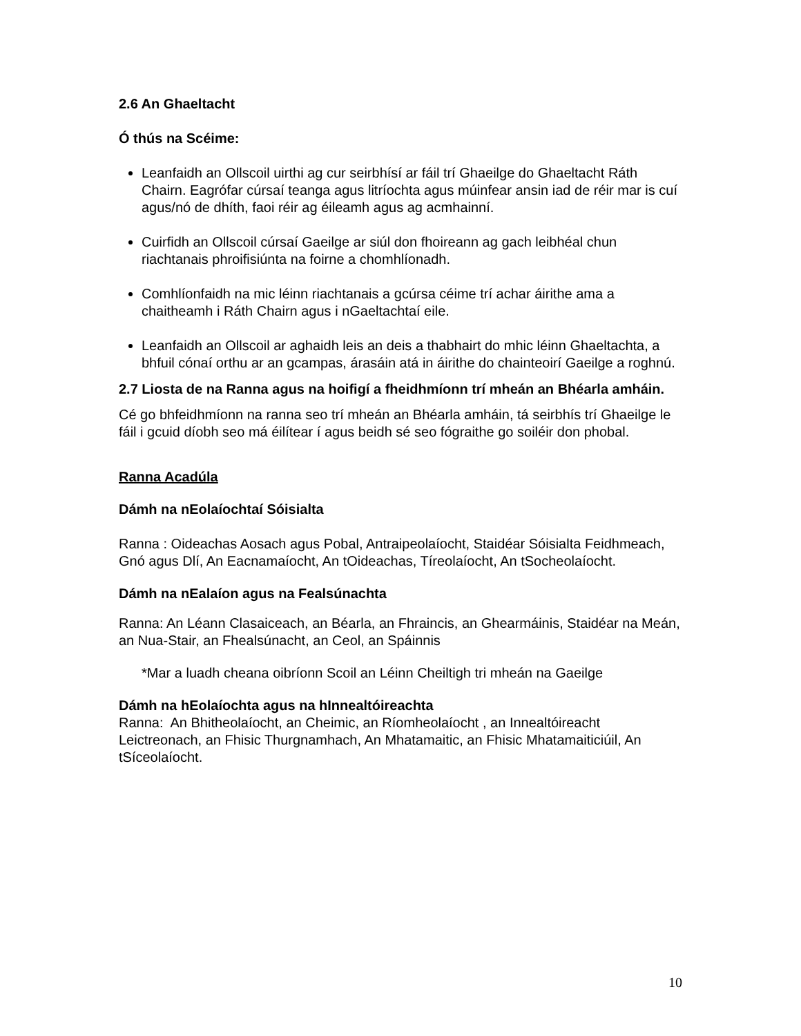2.6 An Ghaeltacht
Ó thús na Scéime:
Leanfaidh an Ollscoil uirthi ag cur seirbhísí ar fáil trí Ghaeilge do Ghaeltacht Ráth Chairn. Eagrófar cúrsaí teanga agus litríochta agus múinfear ansin iad de réir mar is cuí agus/nó de dhíth, faoi réir ag éileamh agus ag acmhainní.
Cuirfidh an Ollscoil cúrsaí Gaeilge ar siúl don fhoireann ag gach leibhéal chun riachtanais phroifisiúnta na foirne a chomhlíonadh.
Comhlíonfaidh na mic léinn riachtanais a gcúrsa céime trí achar áirithe ama a chaitheamh i Ráth Chairn agus i nGaeltachtaí eile.
Leanfaidh an Ollscoil ar aghaidh leis an deis a thabhairt do mhic léinn Ghaeltachta, a bhfuil cónaí orthu ar an gcampas, árasáin atá in áirithe do chainteoirí Gaeilge a roghnú.
2.7 Liosta de na Ranna agus na hoifigí a fheidhmíonn trí mheán an Bhéarla amháin.
Cé go bhfeidhmíonn na ranna seo trí mheán an Bhéarla amháin, tá seirbhís trí Ghaeilge le fáil i gcuid díobh seo má éilítear í agus beidh sé seo fógraithe go soiléir don phobal.
Ranna Acadúla
Dámh na nEolaíochtaí Sóisialta
Ranna : Oideachas Aosach agus Pobal, Antraipeolaíocht, Staidéar Sóisialta Feidhmeach, Gnó agus Dlí, An Eacnamaíocht, An tOideachas, Tíreolaíocht, An tSocheolaíocht.
Dámh na nEalaíon agus na Fealsúnachta
Ranna: An Léann Clasaiceach, an Béarla, an Fhraincis, an Ghearmáinis, Staidéar na Meán, an Nua-Stair, an Fhealsúnacht, an Ceol, an Spáinnis
*Mar a luadh cheana oibríonn Scoil an Léinn Cheiltigh tri mheán na Gaeilge
Dámh na hEolaíochta agus na hInnealtóireachta
Ranna: An Bhitheolaíocht, an Cheimic, an Ríomheolaíocht , an Innealtóireacht Leictreonach, an Fhisic Thurgnamhach, An Mhatamaitic, an Fhisic Mhatamaiticiúil, An tSíceolaíocht.
10